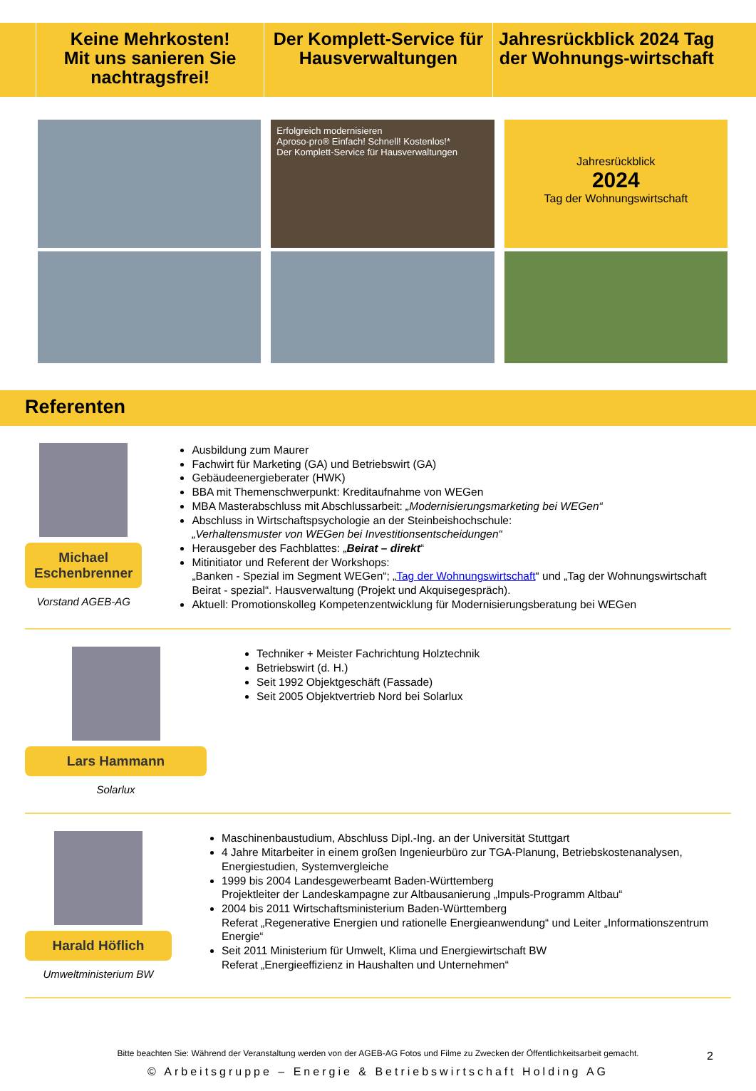Keine Mehrkosten!
Mit uns sanieren Sie nachtragsfrei!
Der Komplett-Service für Hausverwaltungen
Jahresrückblick 2024 Tag der Wohnungs-wirtschaft
Erfolgreich modernisieren
Aproso-pro® Einfach! Schnell! Kostenlos!*
Der Komplett-Service für Hausverwaltungen
Jahresrückblick
2024
Tag der Wohnungswirtschaft
Referenten
Michael Eschenbrenner
Vorstand AGEB-AG
Ausbildung zum Maurer
Fachwirt für Marketing (GA) und Betriebswirt (GA)
Gebäudeenergieberater (HWK)
BBA mit Themenschwerpunkt: Kreditaufnahme von WEGen
MBA Masterabschluss mit Abschlussarbeit: „Modernisierungsmarketing bei WEGen“
Abschluss in Wirtschaftspsychologie an der Steinbeishochschule:
„Verhaltensmuster von WEGen bei Investitionsentscheidungen“
Herausgeber des Fachblattes: „Beirat – direkt“
Mitinitiator und Referent der Workshops:
„Banken - Spezial im Segment WEGen“; „Tag der Wohnungswirtschaft“ und „Tag der Wohnungswirtschaft Beirat - spezial“. Hausverwaltung (Projekt und Akquisegespräch).
Aktuell: Promotionskolleg Kompetenzentwicklung für Modernisierungsberatung bei WEGen
Lars Hammann
Solarlux
Techniker + Meister Fachrichtung Holztechnik
Betriebswirt (d. H.)
Seit 1992 Objektgeschäft (Fassade)
Seit 2005 Objektvertrieb Nord bei Solarlux
Harald Höflich
Umweltministerium BW
Maschinenbaustudium, Abschluss Dipl.-Ing. an der Universität Stuttgart
4 Jahre Mitarbeiter in einem großen Ingenieurbüro zur TGA-Planung, Betriebskostenanalysen, Energiestudien, Systemvergleiche
1999 bis 2004 Landesgewerbeamt Baden-Württemberg
Projektleiter der Landeskampagne zur Altbausanierung „Impuls-Programm Altbau“
2004 bis 2011 Wirtschaftsministerium Baden-Württemberg
Referat „Regenerative Energien und rationelle Energieanwendung“ und Leiter „Informationszentrum Energie“
Seit 2011 Ministerium für Umwelt, Klima und Energiewirtschaft BW
Referat „Energieeffizienz in Haushalten und Unternehmen“
Bitte beachten Sie: Während der Veranstaltung werden von der AGEB-AG Fotos und Filme zu Zwecken der Öffentlichkeitsarbeit gemacht.
2
© Arbeitsgruppe – Energie & Betriebswirtschaft Holding AG